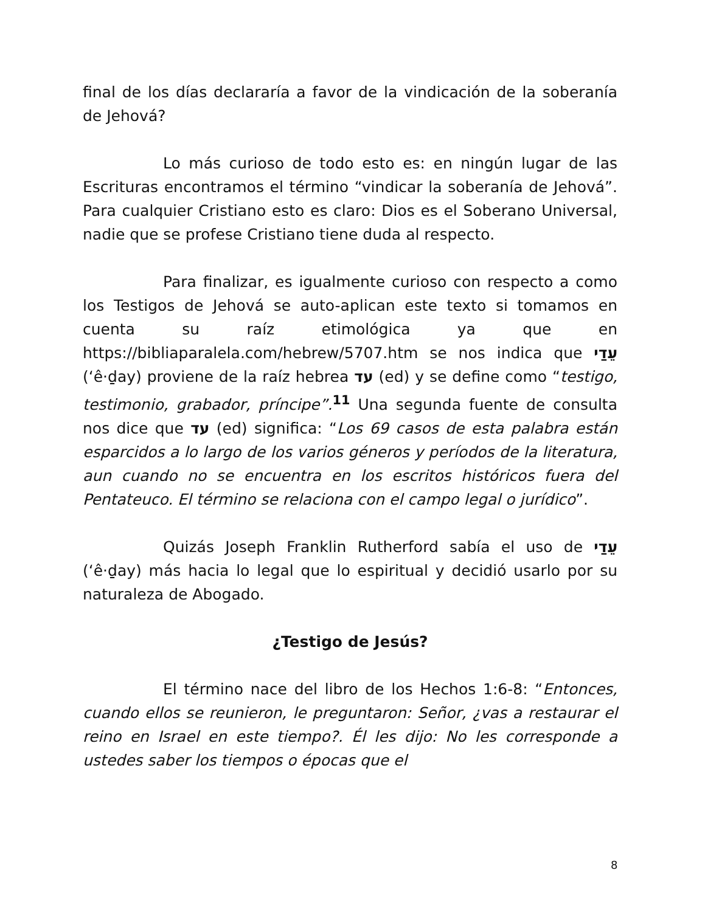final de los días declararía a favor de la vindicación de la soberanía de Jehová?
Lo más curioso de todo esto es: en ningún lugar de las Escrituras encontramos el término “vindicar la soberanía de Jehová”. Para cualquier Cristiano esto es claro: Dios es el Soberano Universal, nadie que se profese Cristiano tiene duda al respecto.
Para finalizar, es igualmente curioso con respecto a como los Testigos de Jehová se auto-aplican este texto si tomamos en cuenta su raíz etimológica ya que en https://bibliaparalela.com/hebrew/5707.htm se nos indica que עֵדַי (‘ê·ḏay) proviene de la raíz hebrea עד (ed) y se define como “testigo, testimonio, grabador, príncipe”.<sup>11</sup> Una segunda fuente de consulta nos dice que עד (ed) significa: “Los 69 casos de esta palabra están esparcidos a lo largo de los varios géneros y períodos de la literatura, aun cuando no se encuentra en los escritos históricos fuera del Pentateuco. El término se relaciona con el campo legal o jurídico”.
Quizás Joseph Franklin Rutherford sabía el uso de עֵדַי (‘ê·ḏay) más hacia lo legal que lo espiritual y decidió usarlo por su naturaleza de Abogado.
¿Testigo de Jesús?
El término nace del libro de los Hechos 1:6-8: “Entonces, cuando ellos se reunieron, le preguntaron: Señor, ¿vas a restaurar el reino en Israel en este tiempo?. Él les dijo: No les corresponde a ustedes saber los tiempos o épocas que el
8